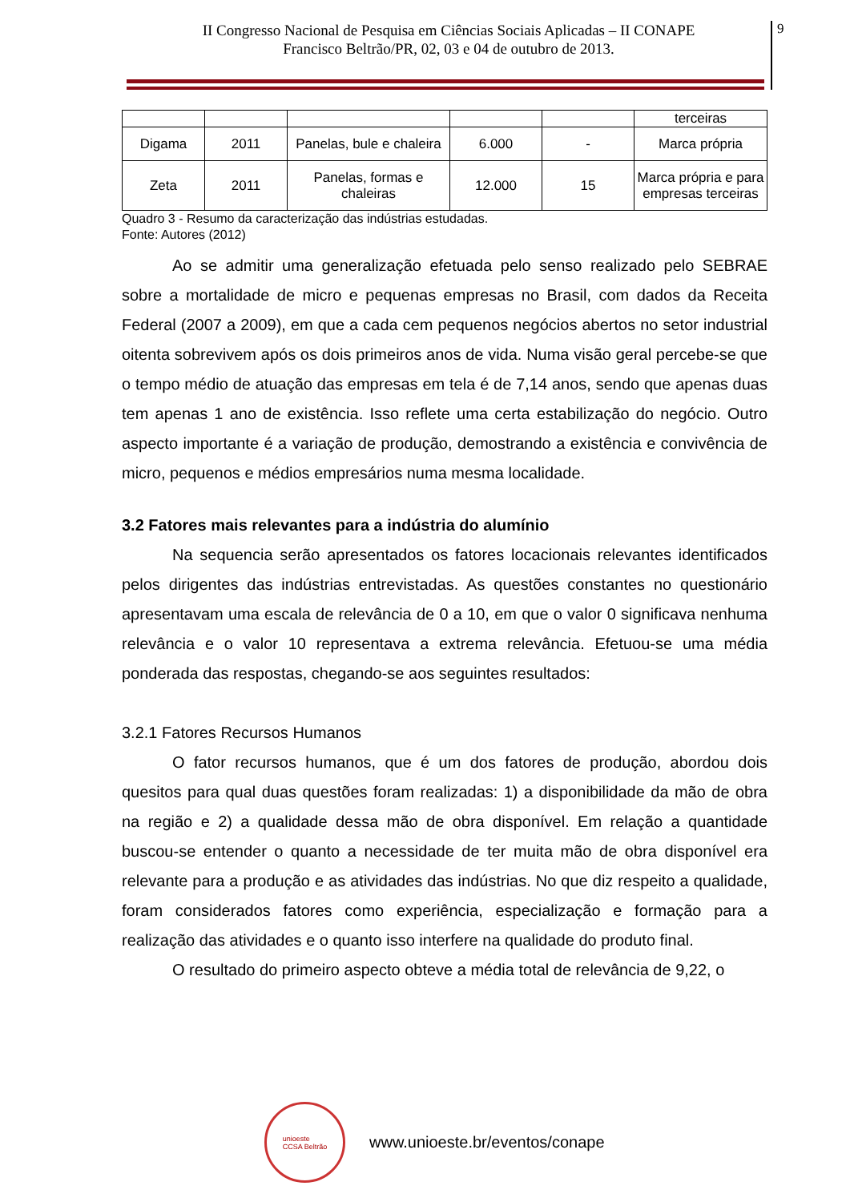II Congresso Nacional de Pesquisa em Ciências Sociais Aplicadas – II CONAPE
Francisco Beltrão/PR, 02, 03 e 04 de outubro de 2013.
9
| | | | | | terceiras |
| Digama | 2011 | Panelas, bule e chaleira | 6.000 | - | Marca própria |
| Zeta | 2011 | Panelas, formas e chaleiras | 12.000 | 15 | Marca própria e para empresas terceiras |
Quadro 3 - Resumo da caracterização das indústrias estudadas.
Fonte: Autores (2012)
Ao se admitir uma generalização efetuada pelo senso realizado pelo SEBRAE sobre a mortalidade de micro e pequenas empresas no Brasil, com dados da Receita Federal (2007 a 2009), em que a cada cem pequenos negócios abertos no setor industrial oitenta sobrevivem após os dois primeiros anos de vida. Numa visão geral percebe-se que o tempo médio de atuação das empresas em tela é de 7,14 anos, sendo que apenas duas tem apenas 1 ano de existência. Isso reflete uma certa estabilização do negócio. Outro aspecto importante é a variação de produção, demostrando a existência e convivência de micro, pequenos e médios empresários numa mesma localidade.
3.2 Fatores mais relevantes para a indústria do alumínio
Na sequencia serão apresentados os fatores locacionais relevantes identificados pelos dirigentes das indústrias entrevistadas. As questões constantes no questionário apresentavam uma escala de relevância de 0 a 10, em que o valor 0 significava nenhuma relevância e o valor 10 representava a extrema relevância. Efetuou-se uma média ponderada das respostas, chegando-se aos seguintes resultados:
3.2.1 Fatores Recursos Humanos
O fator recursos humanos, que é um dos fatores de produção, abordou dois quesitos para qual duas questões foram realizadas: 1) a disponibilidade da mão de obra na região e 2) a qualidade dessa mão de obra disponível. Em relação a quantidade buscou-se entender o quanto a necessidade de ter muita mão de obra disponível era relevante para a produção e as atividades das indústrias. No que diz respeito a qualidade, foram considerados fatores como experiência, especialização e formação para a realização das atividades e o quanto isso interfere na qualidade do produto final.
O resultado do primeiro aspecto obteve a média total de relevância de 9,22, o
unioeste
CCSA Beltrão
www.unioeste.br/eventos/conape